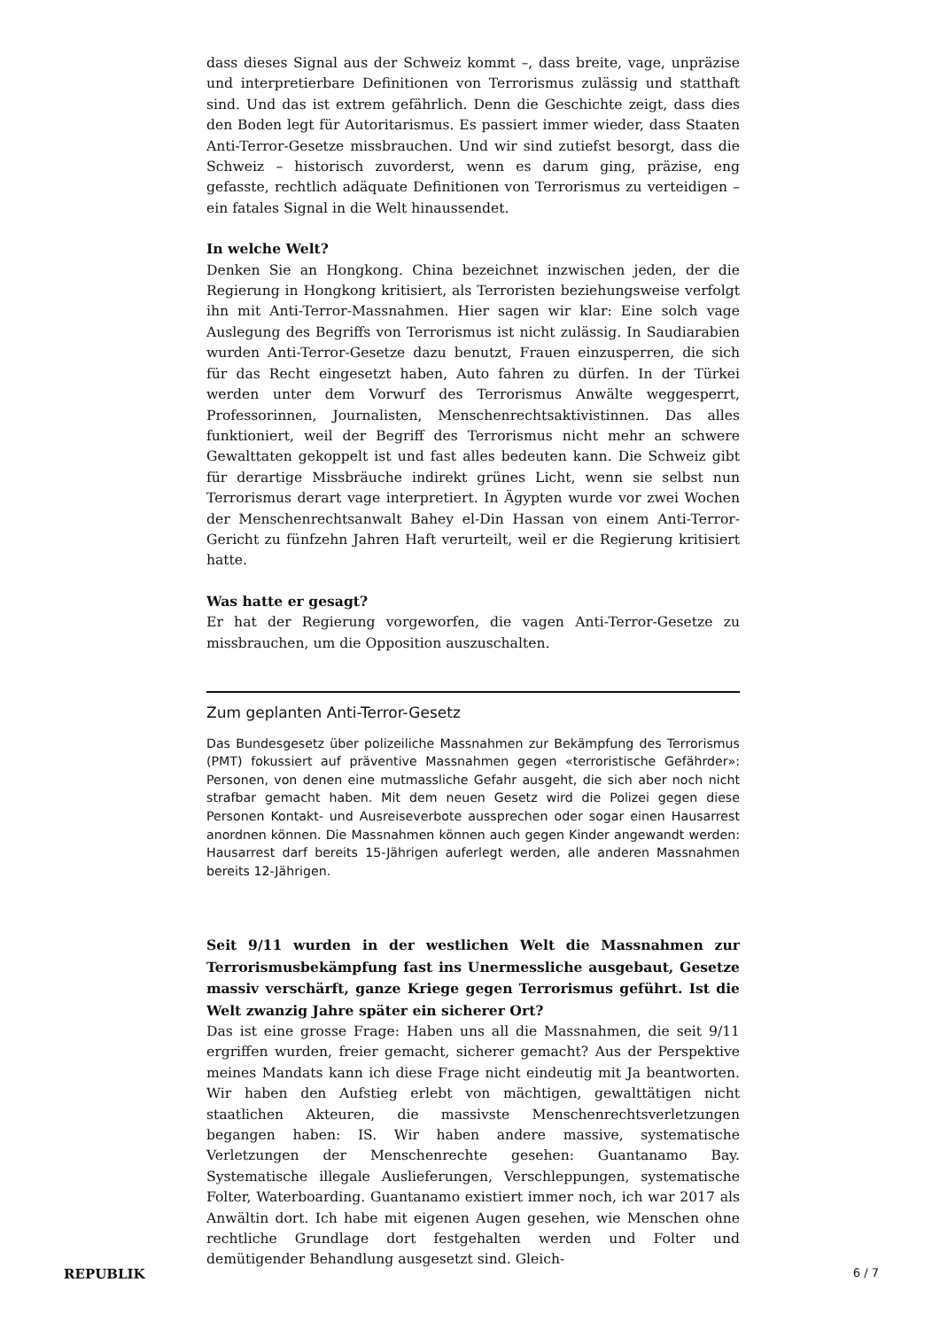dass dieses Signal aus der Schweiz kommt –, dass breite, vage, unpräzise und interpretierbare Definitionen von Terrorismus zulässig und statthaft sind. Und das ist extrem gefährlich. Denn die Geschichte zeigt, dass dies den Boden legt für Autoritarismus. Es passiert immer wieder, dass Staaten Anti-Terror-Gesetze missbrauchen. Und wir sind zutiefst besorgt, dass die Schweiz – historisch zuvorderst, wenn es darum ging, präzise, eng gefasste, rechtlich adäquate Definitionen von Terrorismus zu verteidigen – ein fatales Signal in die Welt hinaussendet.
In welche Welt?
Denken Sie an Hongkong. China bezeichnet inzwischen jeden, der die Regierung in Hongkong kritisiert, als Terroristen beziehungsweise verfolgt ihn mit Anti-Terror-Massnahmen. Hier sagen wir klar: Eine solch vage Auslegung des Begriffs von Terrorismus ist nicht zulässig. In Saudiarabien wurden Anti-Terror-Gesetze dazu benutzt, Frauen einzusperren, die sich für das Recht eingesetzt haben, Auto fahren zu dürfen. In der Türkei werden unter dem Vorwurf des Terrorismus Anwälte weggesperrt, Professorinnen, Journalisten, Menschenrechtsaktivistinnen. Das alles funktioniert, weil der Begriff des Terrorismus nicht mehr an schwere Gewalttaten gekoppelt ist und fast alles bedeuten kann. Die Schweiz gibt für derartige Missbräuche indirekt grünes Licht, wenn sie selbst nun Terrorismus derart vage interpretiert. In Ägypten wurde vor zwei Wochen der Menschenrechtsanwalt Bahey el-Din Hassan von einem Anti-Terror-Gericht zu fünfzehn Jahren Haft verurteilt, weil er die Regierung kritisiert hatte.
Was hatte er gesagt?
Er hat der Regierung vorgeworfen, die vagen Anti-Terror-Gesetze zu missbrauchen, um die Opposition auszuschalten.
Zum geplanten Anti-Terror-Gesetz
Das Bundesgesetz über polizeiliche Massnahmen zur Bekämpfung des Terrorismus (PMT) fokussiert auf präventive Massnahmen gegen «terroristische Gefährder»: Personen, von denen eine mutmassliche Gefahr ausgeht, die sich aber noch nicht strafbar gemacht haben. Mit dem neuen Gesetz wird die Polizei gegen diese Personen Kontakt- und Ausreiseverbote aussprechen oder sogar einen Hausarrest anordnen können. Die Massnahmen können auch gegen Kinder angewandt werden: Hausarrest darf bereits 15-Jährigen auferlegt werden, alle anderen Massnahmen bereits 12-Jährigen.
Seit 9/11 wurden in der westlichen Welt die Massnahmen zur Terrorismusbekämpfung fast ins Unermessliche ausgebaut, Gesetze massiv verschärft, ganze Kriege gegen Terrorismus geführt. Ist die Welt zwanzig Jahre später ein sicherer Ort?
Das ist eine grosse Frage: Haben uns all die Massnahmen, die seit 9/11 ergriffen wurden, freier gemacht, sicherer gemacht? Aus der Perspektive meines Mandats kann ich diese Frage nicht eindeutig mit Ja beantworten. Wir haben den Aufstieg erlebt von mächtigen, gewalttätigen nicht staatlichen Akteuren, die massivste Menschenrechtsverletzungen begangen haben: IS. Wir haben andere massive, systematische Verletzungen der Menschenrechte gesehen: Guantanamo Bay. Systematische illegale Auslieferungen, Verschleppungen, systematische Folter, Waterboarding. Guantanamo existiert immer noch, ich war 2017 als Anwältin dort. Ich habe mit eigenen Augen gesehen, wie Menschen ohne rechtliche Grundlage dort festgehalten werden und Folter und demütigender Behandlung ausgesetzt sind. Gleich-
REPUBLIK 6 / 7